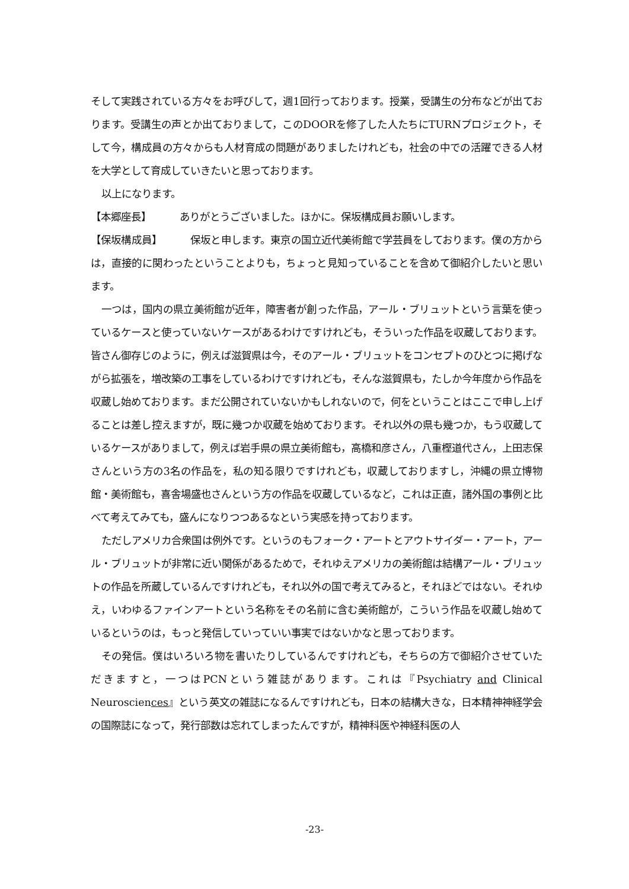そして実践されている方々をお呼びして，週1回行っております。授業，受講生の分布などが出ております。受講生の声とか出ておりまして，このDOORを修了した人たちにTURNプロジェクト，そして今，構成員の方々からも人材育成の問題がありましたけれども，社会の中での活躍できる人材を大学として育成していきたいと思っております。
以上になります。
【本郷座長】 ありがとうございました。ほかに。保坂構成員お願いします。
【保坂構成員】 保坂と申します。東京の国立近代美術館で学芸員をしております。僕の方からは，直接的に関わったということよりも，ちょっと見知っていることを含めて御紹介したいと思います。
一つは，国内の県立美術館が近年，障害者が創った作品，アール・ブリュットという言葉を使っているケースと使っていないケースがあるわけですけれども，そういった作品を収蔵しております。皆さん御存じのように，例えば滋賀県は今，そのアール・ブリュットをコンセプトのひとつに掲げながら拡張を，増改築の工事をしているわけですけれども，そんな滋賀県も，たしか今年度から作品を収蔵し始めております。まだ公開されていないかもしれないので，何をということはここで申し上げることは差し控えますが，既に幾つか収蔵を始めております。それ以外の県も幾つか，もう収蔵しているケースがありまして，例えば岩手県の県立美術館も，高橋和彦さん，八重樫道代さん，上田志保さんという方の3名の作品を，私の知る限りですけれども，収蔵しておりますし，沖縄の県立博物館・美術館も，喜舎場盛也さんという方の作品を収蔵しているなど，これは正直，諸外国の事例と比べて考えてみても，盛んになりつつあるなという実感を持っております。
ただしアメリカ合衆国は例外です。というのもフォーク・アートとアウトサイダー・アート，アール・ブリュットが非常に近い関係があるためで，それゆえアメリカの美術館は結構アール・ブリュットの作品を所蔵しているんですけれども，それ以外の国で考えてみると，それほどではない。それゆえ，いわゆるファインアートという名称をその名前に含む美術館が，こういう作品を収蔵し始めているというのは，もっと発信していっていい事実ではないかなと思っております。
その発信。僕はいろいろ物を書いたりしているんですけれども，そちらの方で御紹介させていただきますと，一つはPCNという雑誌があります。これは『Psychiatry and Clinical Neurosciences』という英文の雑誌になるんですけれども，日本の結構大きな，日本精神神経学会の国際誌になって，発行部数は忘れてしまったんですが，精神科医や神経科医の人
-23-